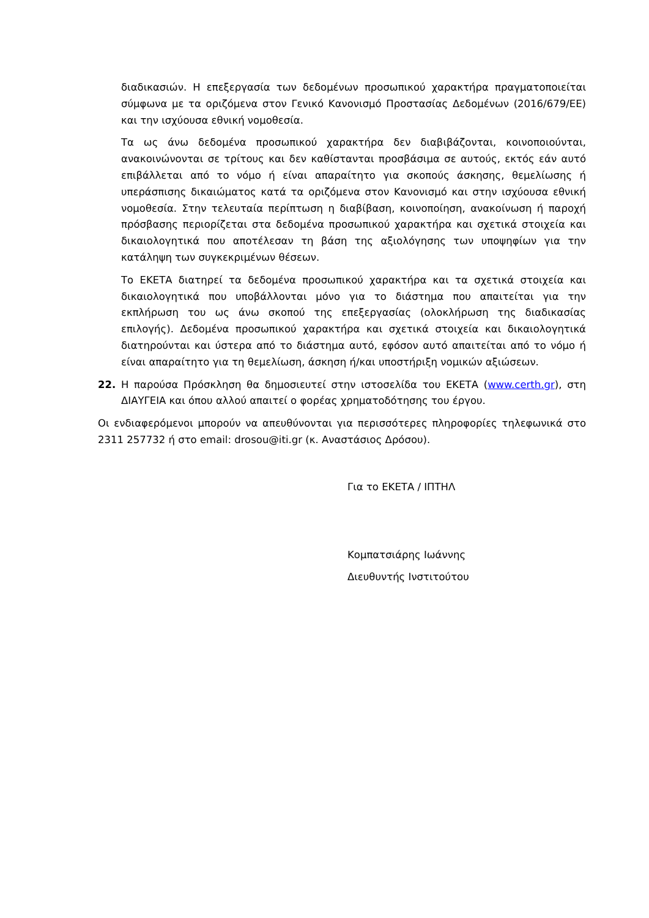διαδικασιών. Η επεξεργασία των δεδομένων προσωπικού χαρακτήρα πραγματοποιείται σύμφωνα με τα οριζόμενα στον Γενικό Κανονισμό Προστασίας Δεδομένων (2016/679/ΕΕ) και την ισχύουσα εθνική νομοθεσία.
Τα ως άνω δεδομένα προσωπικού χαρακτήρα δεν διαβιβάζονται, κοινοποιούνται, ανακοινώνονται σε τρίτους και δεν καθίστανται προσβάσιμα σε αυτούς, εκτός εάν αυτό επιβάλλεται από το νόμο ή είναι απαραίτητο για σκοπούς άσκησης, θεμελίωσης ή υπεράσπισης δικαιώματος κατά τα οριζόμενα στον Κανονισμό και στην ισχύουσα εθνική νομοθεσία. Στην τελευταία περίπτωση η διαβίβαση, κοινοποίηση, ανακοίνωση ή παροχή πρόσβασης περιορίζεται στα δεδομένα προσωπικού χαρακτήρα και σχετικά στοιχεία και δικαιολογητικά που αποτέλεσαν τη βάση της αξιολόγησης των υποψηφίων για την κατάληψη των συγκεκριμένων θέσεων.
Το ΕΚΕΤΑ διατηρεί τα δεδομένα προσωπικού χαρακτήρα και τα σχετικά στοιχεία και δικαιολογητικά που υποβάλλονται μόνο για το διάστημα που απαιτείται για την εκπλήρωση του ως άνω σκοπού της επεξεργασίας (ολοκλήρωση της διαδικασίας επιλογής). Δεδομένα προσωπικού χαρακτήρα και σχετικά στοιχεία και δικαιολογητικά διατηρούνται και ύστερα από το διάστημα αυτό, εφόσον αυτό απαιτείται από το νόμο ή είναι απαραίτητο για τη θεμελίωση, άσκηση ή/και υποστήριξη νομικών αξιώσεων.
22. Η παρούσα Πρόσκληση θα δημοσιευτεί στην ιστοσελίδα του ΕΚΕΤΑ (www.certh.gr), στη ΔΙΑΥΓΕΙΑ και όπου αλλού απαιτεί ο φορέας χρηματοδότησης του έργου.
Οι ενδιαφερόμενοι μπορούν να απευθύνονται για περισσότερες πληροφορίες τηλεφωνικά στο 2311 257732 ή στο email: drosou@iti.gr (κ. Αναστάσιος Δρόσου).
Για το ΕΚΕΤΑ / ΙΠΤΗΛ
Κομπατσιάρης Ιωάννης
Διευθυντής Ινστιτούτου